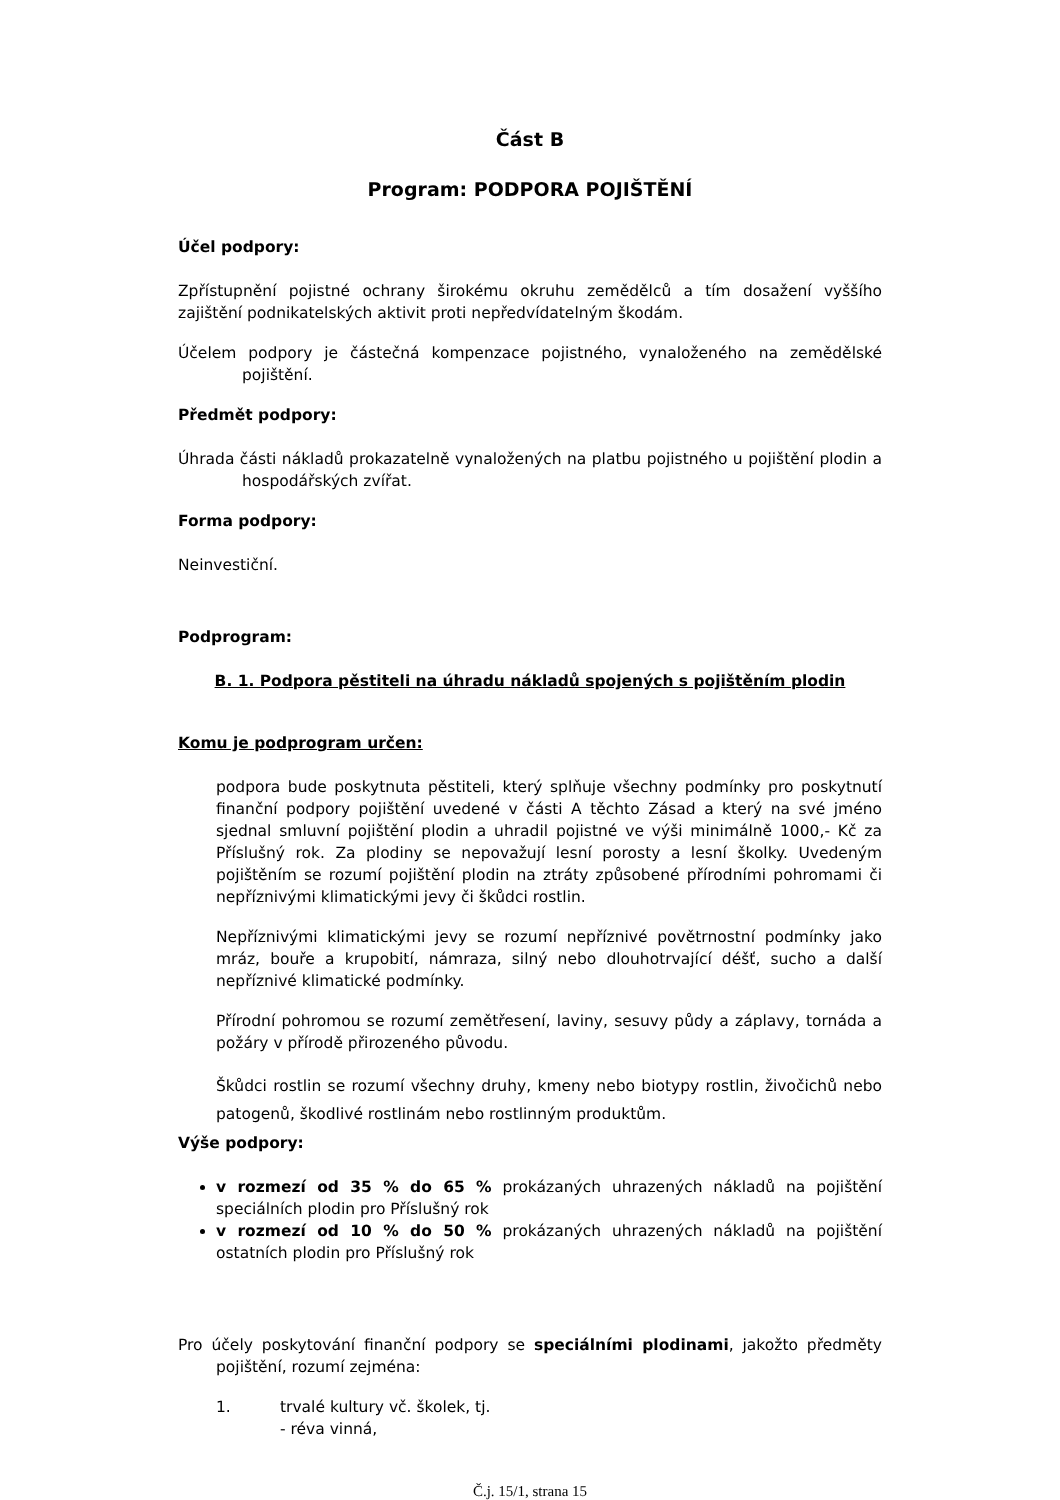Část B
Program: PODPORA POJIŠTĚNÍ
Účel podpory:
Zpřístupnění pojistné ochrany širokému okruhu zemědělců a tím dosažení vyššího zajištění podnikatelských aktivit proti nepředvídatelným škodám.
Účelem podpory je částečná kompenzace pojistného, vynaloženého na zemědělské pojištění.
Předmět podpory:
Úhrada části nákladů prokazatelně vynaložených na platbu pojistného u pojištění plodin a hospodářských zvířat.
Forma podpory:
Neinvestiční.
Podprogram:
B. 1. Podpora pěstiteli na úhradu nákladů spojených s pojištěním plodin
Komu je podprogram určen:
podpora bude poskytnuta pěstiteli, který splňuje všechny podmínky pro poskytnutí finanční podpory pojištění uvedené v části A těchto Zásad a který na své jméno sjednal smluvní pojištění plodin a uhradil pojistné ve výši minimálně 1000,- Kč za Příslušný rok. Za plodiny se nepovažují lesní porosty a lesní školky. Uvedeným pojištěním se rozumí pojištění plodin na ztráty způsobené přírodními pohromami či nepříznivými klimatickými jevy či škůdci rostlin.
Nepříznivými klimatickými jevy se rozumí nepříznivé povětrnostní podmínky jako mráz, bouře a krupobití, námraza, silný nebo dlouhotrvající déšť, sucho a další nepříznivé klimatické podmínky.
Přírodní pohromou se rozumí zemětřesení, laviny, sesuvy půdy a záplavy, tornáda a požáry v přírodě přirozeného původu.
Škůdci rostlin se rozumí všechny druhy, kmeny nebo biotypy rostlin, živočichů nebo patogenů, škodlivé rostlinám nebo rostlinným produktům.
Výše podpory:
v rozmezí od 35 % do 65 % prokázaných uhrazených nákladů na pojištění speciálních plodin pro Příslušný rok
v rozmezí od 10 % do 50 % prokázaných uhrazených nákladů na pojištění ostatních plodin pro Příslušný rok
Pro účely poskytování finanční podpory se speciálními plodinami, jakožto předměty pojištění, rozumí zejména:
1. trvalé kultury vč. školek, tj.
- réva vinná,
Č.j. 15/1, strana 15